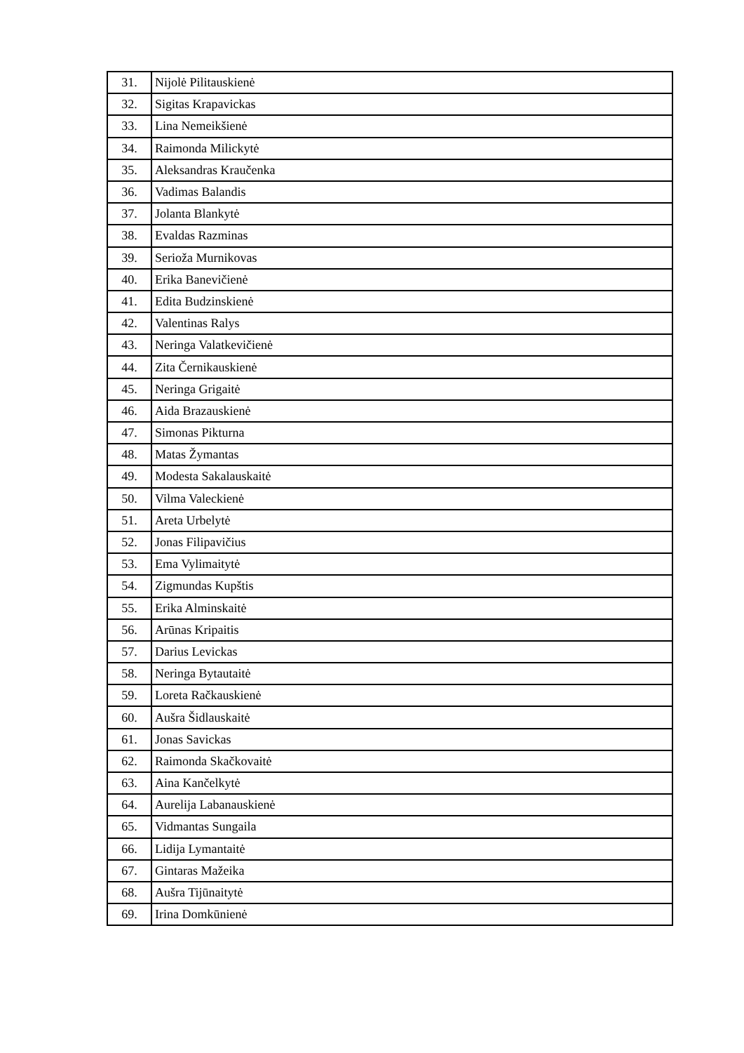| 31. | Nijolė Pilitauskienė |
| 32. | Sigitas Krapavickas |
| 33. | Lina Nemeikšienė |
| 34. | Raimonda Milickytė |
| 35. | Aleksandras Kraučenka |
| 36. | Vadimas Balandis |
| 37. | Jolanta Blankytė |
| 38. | Evaldas Razminas |
| 39. | Serioža Murnikovas |
| 40. | Erika Banevičienė |
| 41. | Edita Budzinskienė |
| 42. | Valentinas Ralys |
| 43. | Neringa Valatkevičienė |
| 44. | Zita Černikauskienė |
| 45. | Neringa Grigaitė |
| 46. | Aida Brazauskienė |
| 47. | Simonas Pikturna |
| 48. | Matas Žymantas |
| 49. | Modesta Sakalauskaitė |
| 50. | Vilma Valeckienė |
| 51. | Areta Urbelytė |
| 52. | Jonas Filipavičius |
| 53. | Ema Vylimaitytė |
| 54. | Zigmundas Kupštis |
| 55. | Erika Alminskaitė |
| 56. | Arūnas Kripaitis |
| 57. | Darius Levickas |
| 58. | Neringa Bytautaitė |
| 59. | Loreta Račkauskienė |
| 60. | Aušra Šidlauskaitė |
| 61. | Jonas Savickas |
| 62. | Raimonda Skačkovaitė |
| 63. | Aina Kančelkytė |
| 64. | Aurelija Labanauskienė |
| 65. | Vidmantas Sungaila |
| 66. | Lidija Lymantaitė |
| 67. | Gintaras Mažeika |
| 68. | Aušra Tijūnaitytė |
| 69. | Irina Domkūnienė |